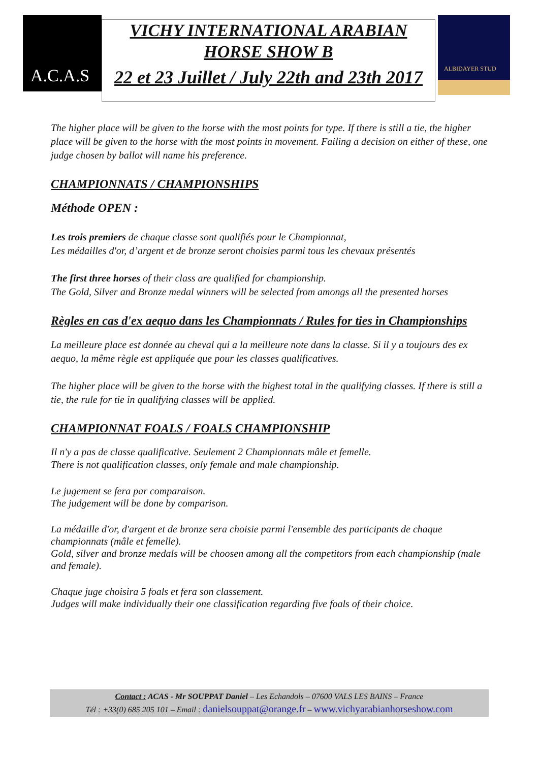A.C.A.S
VICHY INTERNATIONAL ARABIAN
HORSE SHOW B
22 et 23 Juillet / July 22th and 23th 2017
ALBIDAYER STUD
The higher place will be given to the horse with the most points for type. If there is still a tie, the higher place will be given to the horse with the most points in movement. Failing a decision on either of these, one judge chosen by ballot will name his preference.
CHAMPIONNATS / CHAMPIONSHIPS
Méthode OPEN :
Les trois premiers de chaque classe sont qualifiés pour le Championnat,
Les médailles d'or, d’argent et de bronze seront choisies parmi tous les chevaux présentés
The first three horses of their class are qualified for championship.
The Gold, Silver and Bronze medal winners will be selected from amongs all the presented horses
Règles en cas d'ex aequo dans les Championnats / Rules for ties in Championships
La meilleure place est donnée au cheval qui a la meilleure note dans la classe. Si il y a toujours des ex aequo, la même règle est appliquée que pour les classes qualificatives.
The higher place will be given to the horse with the highest total in the qualifying classes. If there is still a tie, the rule for tie in qualifying classes will be applied.
CHAMPIONNAT FOALS / FOALS CHAMPIONSHIP
Il n'y a pas de classe qualificative. Seulement 2 Championnats mâle et femelle.
There is not qualification classes, only female and male championship.
Le jugement se fera par comparaison.
The judgement will be done by comparison.
La médaille d'or, d'argent et de bronze sera choisie parmi l'ensemble des participants de chaque championnats (mâle et femelle).
Gold, silver and bronze medals will be choosen among all the competitors from each championship (male and female).
Chaque juge choisira 5 foals et fera son classement.
Judges will make individually their one classification regarding five foals of their choice.
Contact : ACAS - Mr SOUPPAT Daniel – Les Echandols – 07600 VALS LES BAINS – France
Tél : +33(0) 685 205 101 – Email : danielsouppat@orange.fr – www.vichyarabianhorseshow.com